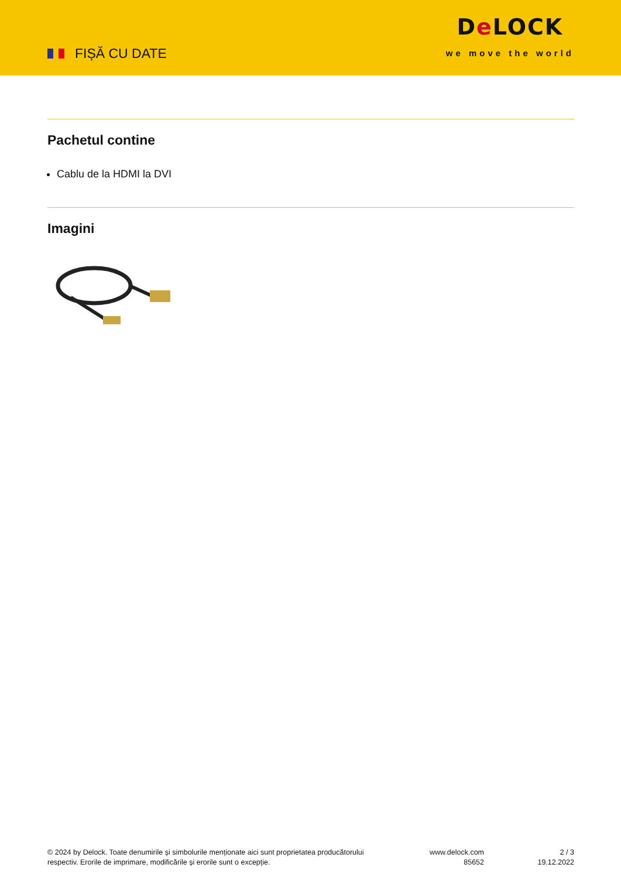FIȘĂ CU DATE
De LOCK
we move the world
Pachetul contine
Cablu de la HDMI la DVI
Imagini
© 2024 by Delock. Toate denumirile și simbolurile menționate aici sunt proprietatea producătorului
respectiv. Erorile de imprimare, modificările și erorile sunt o excepție.
www.delock.com
85652
2 / 3
19.12.2022